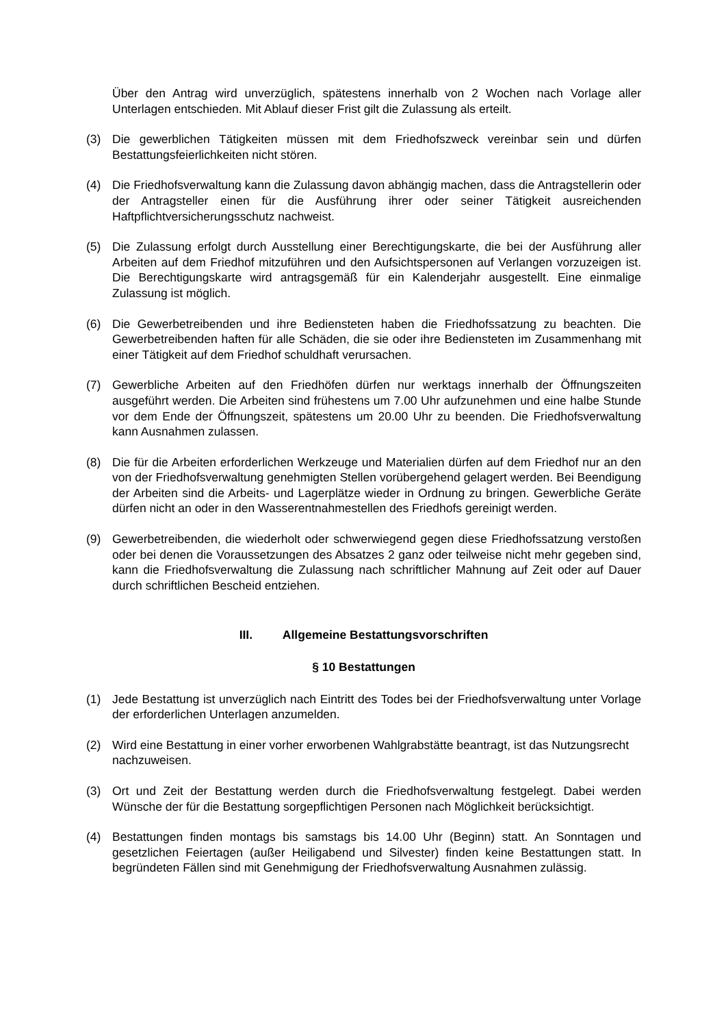Über den Antrag wird unverzüglich, spätestens innerhalb von 2 Wochen nach Vorlage aller Unterlagen entschieden. Mit Ablauf dieser Frist gilt die Zulassung als erteilt.
(3) Die gewerblichen Tätigkeiten müssen mit dem Friedhofszweck vereinbar sein und dürfen Bestattungsfeierlichkeiten nicht stören.
(4) Die Friedhofsverwaltung kann die Zulassung davon abhängig machen, dass die Antragstellerin oder der Antragsteller einen für die Ausführung ihrer oder seiner Tätigkeit ausreichenden Haftpflichtversicherungsschutz nachweist.
(5) Die Zulassung erfolgt durch Ausstellung einer Berechtigungskarte, die bei der Ausführung aller Arbeiten auf dem Friedhof mitzuführen und den Aufsichtspersonen auf Verlangen vorzuzeigen ist. Die Berechtigungskarte wird antragsgemäß für ein Kalenderjahr ausgestellt. Eine einmalige Zulassung ist möglich.
(6) Die Gewerbetreibenden und ihre Bediensteten haben die Friedhofssatzung zu beachten. Die Gewerbetreibenden haften für alle Schäden, die sie oder ihre Bediensteten im Zusammenhang mit einer Tätigkeit auf dem Friedhof schuldhaft verursachen.
(7) Gewerbliche Arbeiten auf den Friedhöfen dürfen nur werktags innerhalb der Öffnungszeiten ausgeführt werden. Die Arbeiten sind frühestens um 7.00 Uhr aufzunehmen und eine halbe Stunde vor dem Ende der Öffnungszeit, spätestens um 20.00 Uhr zu beenden. Die Friedhofsverwaltung kann Ausnahmen zulassen.
(8) Die für die Arbeiten erforderlichen Werkzeuge und Materialien dürfen auf dem Friedhof nur an den von der Friedhofsverwaltung genehmigten Stellen vorübergehend gelagert werden. Bei Beendigung der Arbeiten sind die Arbeits- und Lagerplätze wieder in Ordnung zu bringen. Gewerbliche Geräte dürfen nicht an oder in den Wasserentnahmestellen des Friedhofs gereinigt werden.
(9) Gewerbetreibenden, die wiederholt oder schwerwiegend gegen diese Friedhofssatzung verstoßen oder bei denen die Voraussetzungen des Absatzes 2 ganz oder teilweise nicht mehr gegeben sind, kann die Friedhofsverwaltung die Zulassung nach schriftlicher Mahnung auf Zeit oder auf Dauer durch schriftlichen Bescheid entziehen.
III. Allgemeine Bestattungsvorschriften
§ 10 Bestattungen
(1) Jede Bestattung ist unverzüglich nach Eintritt des Todes bei der Friedhofsverwaltung unter Vorlage der erforderlichen Unterlagen anzumelden.
(2) Wird eine Bestattung in einer vorher erworbenen Wahlgrabstätte beantragt, ist das Nutzungsrecht nachzuweisen.
(3) Ort und Zeit der Bestattung werden durch die Friedhofsverwaltung festgelegt. Dabei werden Wünsche der für die Bestattung sorgepflichtigen Personen nach Möglichkeit berücksichtigt.
(4) Bestattungen finden montags bis samstags bis 14.00 Uhr (Beginn) statt. An Sonntagen und gesetzlichen Feiertagen (außer Heiligabend und Silvester) finden keine Bestattungen statt. In begründeten Fällen sind mit Genehmigung der Friedhofsverwaltung Ausnahmen zulässig.